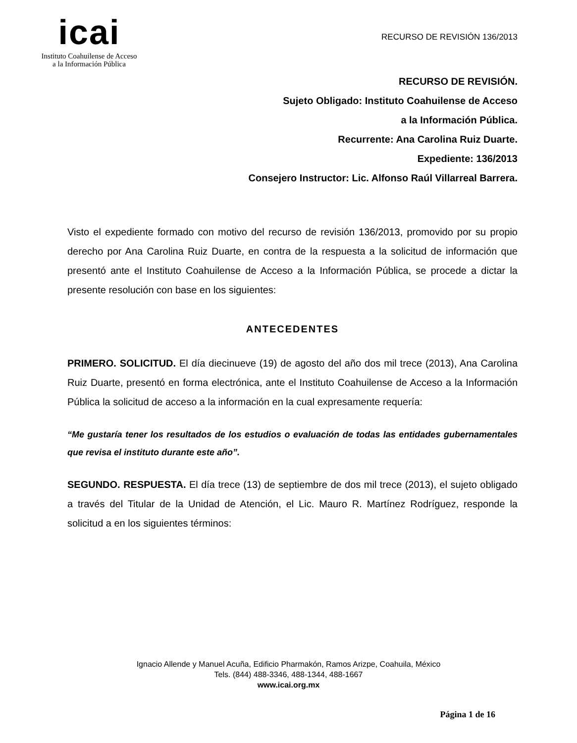icai
Instituto Coahuilense de Acceso
a la Información Pública
RECURSO DE REVISIÓN 136/2013
RECURSO DE REVISIÓN.
Sujeto Obligado: Instituto Coahuilense de Acceso
a la Información Pública.
Recurrente: Ana Carolina Ruiz Duarte.
Expediente: 136/2013
Consejero Instructor: Lic. Alfonso Raúl Villarreal Barrera.
Visto el expediente formado con motivo del recurso de revisión 136/2013, promovido por su propio derecho por Ana Carolina Ruiz Duarte, en contra de la respuesta a la solicitud de información que presentó ante el Instituto Coahuilense de Acceso a la Información Pública, se procede a dictar la presente resolución con base en los siguientes:
ANTECEDENTES
PRIMERO. SOLICITUD. El día diecinueve (19) de agosto del año dos mil trece (2013), Ana Carolina Ruiz Duarte, presentó en forma electrónica, ante el Instituto Coahuilense de Acceso a la Información Pública la solicitud de acceso a la información en la cual expresamente requería:
“Me gustaría tener los resultados de los estudios o evaluación de todas las entidades gubernamentales que revisa el instituto durante este año”.
SEGUNDO. RESPUESTA. El día trece (13) de septiembre de dos mil trece (2013), el sujeto obligado a través del Titular de la Unidad de Atención, el Lic. Mauro R. Martínez Rodríguez, responde la solicitud a en los siguientes términos:
Ignacio Allende y Manuel Acuña, Edificio Pharmakón, Ramos Arizpe, Coahuila, México
Tels. (844) 488-3346, 488-1344, 488-1667
www.icai.org.mx
Página 1 de 16